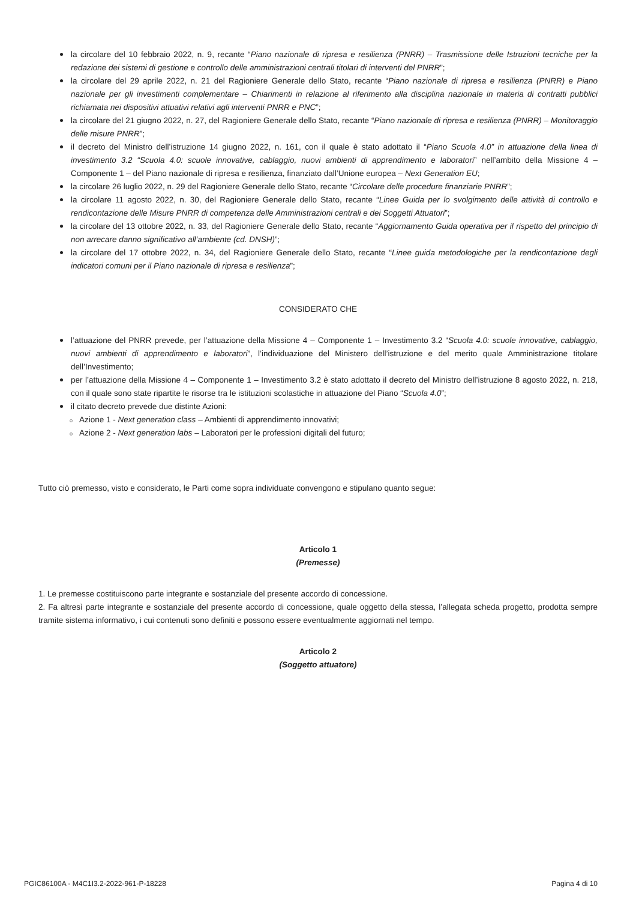la circolare del 10 febbraio 2022, n. 9, recante “Piano nazionale di ripresa e resilienza (PNRR) – Trasmissione delle Istruzioni tecniche per la redazione dei sistemi di gestione e controllo delle amministrazioni centrali titolari di interventi del PNRR”;
la circolare del 29 aprile 2022, n. 21 del Ragioniere Generale dello Stato, recante “Piano nazionale di ripresa e resilienza (PNRR) e Piano nazionale per gli investimenti complementare – Chiarimenti in relazione al riferimento alla disciplina nazionale in materia di contratti pubblici richiamata nei dispositivi attuativi relativi agli interventi PNRR e PNC”;
la circolare del 21 giugno 2022, n. 27, del Ragioniere Generale dello Stato, recante “Piano nazionale di ripresa e resilienza (PNRR) – Monitoraggio delle misure PNRR”;
il decreto del Ministro dell’istruzione 14 giugno 2022, n. 161, con il quale è stato adottato il “Piano Scuola 4.0” in attuazione della linea di investimento 3.2 “Scuola 4.0: scuole innovative, cablaggio, nuovi ambienti di apprendimento e laboratori” nell’ambito della Missione 4 – Componente 1 – del Piano nazionale di ripresa e resilienza, finanziato dall’Unione europea – Next Generation EU;
la circolare 26 luglio 2022, n. 29 del Ragioniere Generale dello Stato, recante “Circolare delle procedure finanziarie PNRR”;
la circolare 11 agosto 2022, n. 30, del Ragioniere Generale dello Stato, recante “Linee Guida per lo svolgimento delle attività di controllo e rendicontazione delle Misure PNRR di competenza delle Amministrazioni centrali e dei Soggetti Attuatori”;
la circolare del 13 ottobre 2022, n. 33, del Ragioniere Generale dello Stato, recante “Aggiornamento Guida operativa per il rispetto del principio di non arrecare danno significativo all’ambiente (cd. DNSH)”;
la circolare del 17 ottobre 2022, n. 34, del Ragioniere Generale dello Stato, recante “Linee guida metodologiche per la rendicontazione degli indicatori comuni per il Piano nazionale di ripresa e resilienza”;
CONSIDERATO CHE
l’attuazione del PNRR prevede, per l’attuazione della Missione 4 – Componente 1 – Investimento 3.2 “Scuola 4.0: scuole innovative, cablaggio, nuovi ambienti di apprendimento e laboratori”, l’individuazione del Ministero dell’istruzione e del merito quale Amministrazione titolare dell’Investimento;
per l’attuazione della Missione 4 – Componente 1 – Investimento 3.2 è stato adottato il decreto del Ministro dell’istruzione 8 agosto 2022, n. 218, con il quale sono state ripartite le risorse tra le istituzioni scolastiche in attuazione del Piano “Scuola 4.0”;
il citato decreto prevede due distinte Azioni:
Azione 1 - Next generation class – Ambienti di apprendimento innovativi;
Azione 2 - Next generation labs – Laboratori per le professioni digitali del futuro;
Tutto ciò premesso, visto e considerato, le Parti come sopra individuate convengono e stipulano quanto segue:
Articolo 1
(Premesse)
1. Le premesse costituiscono parte integrante e sostanziale del presente accordo di concessione.
2. Fa altresì parte integrante e sostanziale del presente accordo di concessione, quale oggetto della stessa, l’allegata scheda progetto, prodotta sempre tramite sistema informativo, i cui contenuti sono definiti e possono essere eventualmente aggiornati nel tempo.
Articolo 2
(Soggetto attuatore)
PGIC86100A - M4C1I3.2-2022-961-P-18228 Pagina 4 di 10